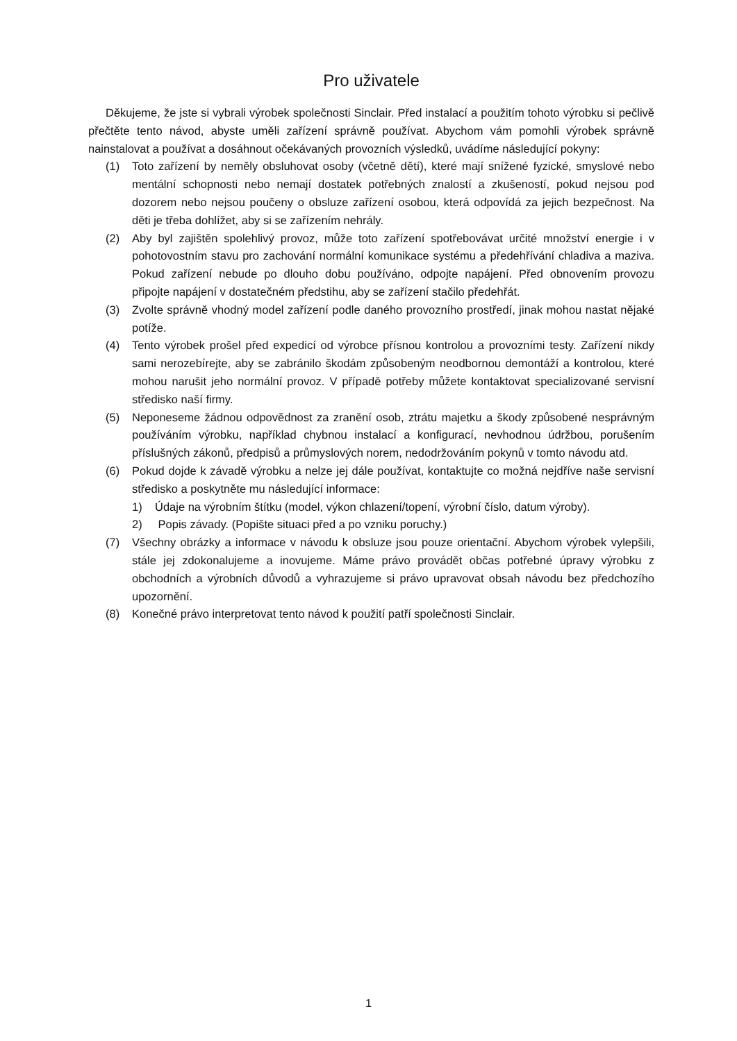Pro uživatele
Děkujeme, že jste si vybrali výrobek společnosti Sinclair. Před instalací a použitím tohoto výrobku si pečlivě přečtěte tento návod, abyste uměli zařízení správně používat. Abychom vám pomohli výrobek správně nainstalovat a používat a dosáhnout očekávaných provozních výsledků, uvádíme následující pokyny:
(1) Toto zařízení by neměly obsluhovat osoby (včetně dětí), které mají snížené fyzické, smyslové nebo mentální schopnosti nebo nemají dostatek potřebných znalostí a zkušeností, pokud nejsou pod dozorem nebo nejsou poučeny o obsluze zařízení osobou, která odpovídá za jejich bezpečnost. Na děti je třeba dohlížet, aby si se zařízením nehrály.
(2) Aby byl zajištěn spolehlivý provoz, může toto zařízení spotřebovávat určité množství energie i v pohotovostním stavu pro zachování normální komunikace systému a předehřívání chladiva a maziva. Pokud zařízení nebude po dlouho dobu používáno, odpojte napájení. Před obnovením provozu připojte napájení v dostatečném předstihu, aby se zařízení stačilo předehřát.
(3) Zvolte správně vhodný model zařízení podle daného provozního prostředí, jinak mohou nastat nějaké potíže.
(4) Tento výrobek prošel před expedicí od výrobce přísnou kontrolou a provozními testy. Zařízení nikdy sami nerozebírejte, aby se zabránilo škodám způsobeným neodbornou demontáží a kontrolou, které mohou narušit jeho normální provoz. V případě potřeby můžete kontaktovat specializované servisní středisko naší firmy.
(5) Neponeseme žádnou odpovědnost za zranění osob, ztrátu majetku a škody způsobené nesprávným používáním výrobku, například chybnou instalací a konfigurací, nevhodnou údržbou, porušením příslušných zákonů, předpisů a průmyslových norem, nedodržováním pokynů v tomto návodu atd.
(6) Pokud dojde k závadě výrobku a nelze jej dále používat, kontaktujte co možná nejdříve naše servisní středisko a poskytněte mu následující informace:
1) Údaje na výrobním štítku (model, výkon chlazení/topení, výrobní číslo, datum výroby).
2) Popis závady. (Popište situaci před a po vzniku poruchy.)
(7) Všechny obrázky a informace v návodu k obsluze jsou pouze orientační. Abychom výrobek vylepšili, stále jej zdokonalujeme a inovujeme. Máme právo provádět občas potřebné úpravy výrobku z obchodních a výrobních důvodů a vyhrazujeme si právo upravovat obsah návodu bez předchozího upozornění.
(8) Konečné právo interpretovat tento návod k použití patří společnosti Sinclair.
1